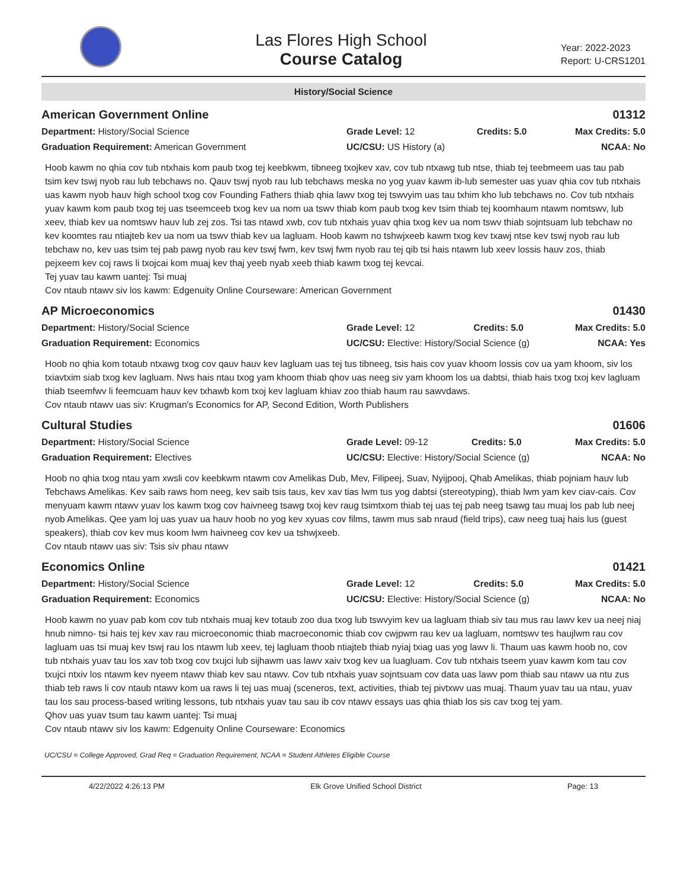Las Flores High School
Course Catalog
Year: 2022-2023
Report: U-CRS1201
History/Social Science
American Government Online 01312
Department: History/Social Science
Graduation Requirement: American Government
Grade Level: 12
UC/CSU: US History (a)
Credits: 5.0
Max Credits: 5.0
NCAA: No
Hoob kawm no qhia cov tub ntxhais kom paub txog tej keebkwm, tibneeg txojkev xav, cov tub ntxawg tub ntse, thiab tej teebmeem uas tau pab tsim kev tswj nyob rau lub tebchaws no. Qauv tswj nyob rau lub tebchaws meska no yog yuav kawm ib-lub semester uas yuav qhia cov tub ntxhais uas kawm nyob hauv high school txog cov Founding Fathers thiab qhia lawv txog tej tswvyim uas tau txhim kho lub tebchaws no. Cov tub ntxhais yuav kawm kom paub txog tej uas tseemceeb txog kev ua nom ua tswv thiab kom paub txog kev tsim thiab tej koomhaum ntawm nomtswv, lub xeev, thiab kev ua nomtswv hauv lub zej zos. Tsi tas ntawd xwb, cov tub ntxhais yuav qhia txog kev ua nom tswv thiab sojntsuam lub tebchaw no kev koomtes rau ntiajteb kev ua nom ua tswv thiab kev ua lagluam. Hoob kawm no tshwjxeeb kawm txog kev txawj ntse kev tswj nyob rau lub tebchaw no, kev uas tsim tej pab pawg nyob rau kev tswj fwm, kev tswj fwm nyob rau tej qib tsi hais ntawm lub xeev lossis hauv zos, thiab pejxeem kev coj raws li txojcai kom muaj kev thaj yeeb nyab xeeb thiab kawm txog tej kevcai.
Tej yuav tau kawm uantej: Tsi muaj
Cov ntaub ntawv siv los kawm: Edgenuity Online Courseware: American Government
AP Microeconomics 01430
Department: History/Social Science
Graduation Requirement: Economics
Grade Level: 12 Credits: 5.0
UC/CSU: Elective: History/Social Science (g)
Max Credits: 5.0
NCAA: Yes
Hoob no qhia kom totaub ntxawg txog cov qauv hauv kev lagluam uas tej tus tibneeg, tsis hais cov yuav khoom lossis cov ua yam khoom, siv los txiavtxim siab txog kev lagluam. Nws hais ntau txog yam khoom thiab qhov uas neeg siv yam khoom los ua dabtsi, thiab hais txog txoj kev lagluam thiab tseemfwv li feemcuam hauv kev txhawb kom txoj kev lagluam khiav zoo thiab haum rau sawvdaws.
Cov ntaub ntawv uas siv: Krugman's Economics for AP, Second Edition, Worth Publishers
Cultural Studies 01606
Department: History/Social Science
Graduation Requirement: Electives
Grade Level: 09-12 Credits: 5.0
UC/CSU: Elective: History/Social Science (g)
Max Credits: 5.0
NCAA: No
Hoob no qhia txog ntau yam xwsli cov keebkwm ntawm cov Amelikas Dub, Mev, Filipeej, Suav, Nyijpooj, Qhab Amelikas, thiab pojniam hauv lub Tebchaws Amelikas. Kev saib raws hom neeg, kev saib tsis taus, kev xav tias lwm tus yog dabtsi (stereotyping), thiab lwm yam kev ciav-cais. Cov menyuam kawm ntawv yuav los kawm txog cov haivneeg tsawg txoj kev raug tsimtxom thiab tej uas tej pab neeg tsawg tau muaj los pab lub neej nyob Amelikas. Qee yam loj uas yuav ua hauv hoob no yog kev xyuas cov films, tawm mus sab nraud (field trips), caw neeg tuaj hais lus (guest speakers), thiab cov kev mus koom lwm haivneeg cov kev ua tshwjxeeb.
Cov ntaub ntawv uas siv: Tsis siv phau ntawv
Economics Online 01421
Department: History/Social Science
Graduation Requirement: Economics
Grade Level: 12 Credits: 5.0
UC/CSU: Elective: History/Social Science (g)
Max Credits: 5.0
NCAA: No
Hoob kawm no yuav pab kom cov tub ntxhais muaj kev totaub zoo dua txog lub tswvyim kev ua lagluam thiab siv tau mus rau lawv kev ua neej niaj hnub nimno- tsi hais tej kev xav rau microeconomic thiab macroeconomic thiab cov cwjpwm rau kev ua lagluam, nomtswv tes haujlwm rau cov lagluam uas tsi muaj kev tswj rau los ntawm lub xeev, tej lagluam thoob ntiajteb thiab nyiaj txiag uas yog lawv li. Thaum uas kawm hoob no, cov tub ntxhais yuav tau los xav tob txog cov txujci lub sijhawm uas lawv xaiv txog kev ua luagluam. Cov tub ntxhais tseem yuav kawm kom tau cov txujci ntxiv los ntawm kev nyeem ntawv thiab kev sau ntawv. Cov tub ntxhais yuav sojntsuam cov data uas lawv pom thiab sau ntawv ua ntu zus thiab teb raws li cov ntaub ntawv kom ua raws li tej uas muaj (sceneros, text, activities, thiab tej pivtxwv uas muaj. Thaum yuav tau ua ntau, yuav tau los sau process-based writing lessons, tub ntxhais yuav tau sau ib cov ntawv essays uas qhia thiab los sis cav txog tej yam.
Qhov uas yuav tsum tau kawm uantej: Tsi muaj
Cov ntaub ntawv siv los kawm: Edgenuity Online Courseware: Economics
UC/CSU = College Approved, Grad Req = Graduation Requirement, NCAA = Student Athletes Eligible Course
4/22/2022 4:26:13 PM Elk Grove Unified School District Page: 13